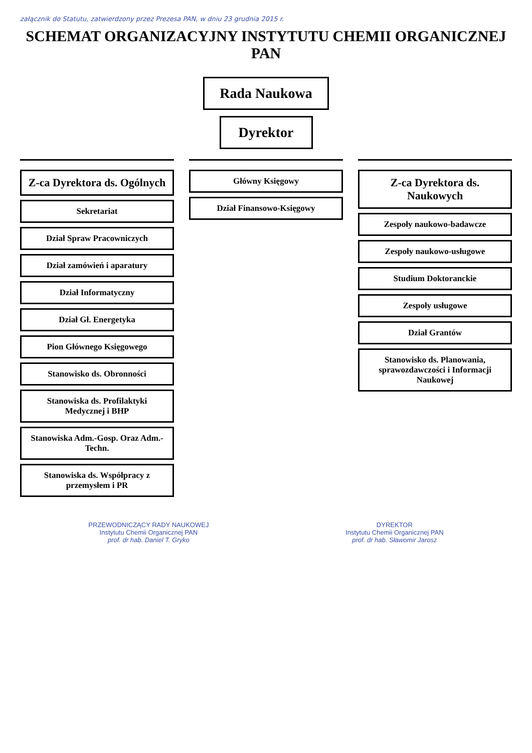załącznik do Statutu, zatwierdzony przez Prezesa PAN, w dniu 23 grudnia 2015 r.
SCHEMAT ORGANIZACYJNY INSTYTUTU CHEMII ORGANICZNEJ PAN
Rada Naukowa
Dyrektor
Z-ca Dyrektora ds. Ogólnych
Sekretariat
Dział Spraw Pracowniczych
Dział zamówień i aparatury
Dział Informatyczny
Dział Gł. Energetyka
Pion Głównego Księgowego
Stanowisko ds. Obronności
Stanowiska ds. Profilaktyki Medycznej i BHP
Stanowiska Adm.-Gosp. Oraz Adm.-Techn.
Stanowiska ds. Współpracy z przemysłem i PR
Główny Księgowy
Dział Finansowo-Księgowy
Z-ca Dyrektora ds. Naukowych
Zespoły naukowo-badawcze
Zespoły naukowo-usługowe
Studium Doktoranckie
Zespoły usługowe
Dział Grantów
Stanowisko ds. Planowania, sprawozdawczości i Informacji Naukowej
PRZEWODNICZĄCY RADY NAUKOWEJ
Instytutu Chemii Organicznej PAN
prof. dr hab. Daniel T. Gryko
DYREKTOR
Instytutu Chemii Organicznej PAN
prof. dr hab. Sławomir Jarosz